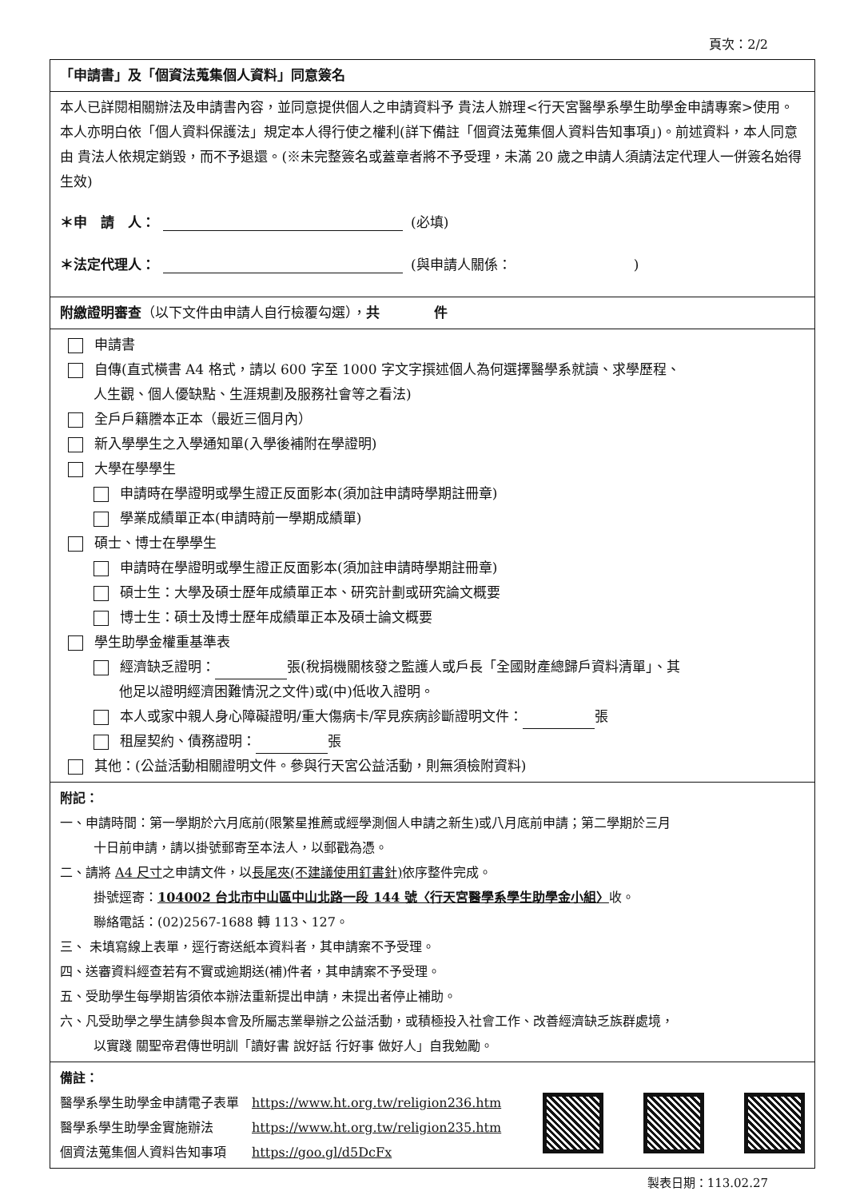頁次：2/2
「申請書」及「個資法蒐集個人資料」同意簽名
本人已詳閱相關辦法及申請書內容，並同意提供個人之申請資料予 貴法人辦理<行天宮醫學系學生助學金申請專案>使用。本人亦明白依「個人資料保護法」規定本人得行使之權利(詳下備註「個資法蒐集個人資料告知事項」)。前述資料，本人同意由 貴法人依規定銷毀，而不予退還。(※未完整簽名或蓋章者將不予受理，未滿 20 歲之申請人須請法定代理人一併簽名始得生效)
＊申　請　人： (必填)
＊法定代理人： (與申請人關係：　　　　　　　　　)
附繳證明審查（以下文件由申請人自行檢覆勾選），共　　　　件
申請書
自傳(直式橫書 A4 格式，請以 600 字至 1000 字文字撰述個人為何選擇醫學系就讀、求學歷程、
人生觀、個人優缺點、生涯規劃及服務社會等之看法)
全戶戶籍謄本正本（最近三個月內）
新入學學生之入學通知單(入學後補附在學證明)
大學在學學生
申請時在學證明或學生證正反面影本(須加註申請時學期註冊章)
學業成績單正本(申請時前一學期成績單)
碩士、博士在學學生
申請時在學證明或學生證正反面影本(須加註申請時學期註冊章)
碩士生：大學及碩士歷年成績單正本、研究計劃或研究論文概要
博士生：碩士及博士歷年成績單正本及碩士論文概要
學生助學金權重基準表
經濟缺乏證明： 張(稅捐機關核發之監護人或戶長「全國財產總歸戶資料清單」、其
他足以證明經濟困難情況之文件)或(中)低收入證明。
本人或家中親人身心障礙證明/重大傷病卡/罕見疾病診斷證明文件： 張
租屋契約、債務證明： 張
其他：(公益活動相關證明文件。參與行天宮公益活動，則無須檢附資料)
附記：
一、申請時間：第一學期於六月底前(限繁星推薦或經學測個人申請之新生)或八月底前申請；第二學期於三月
十日前申請，請以掛號郵寄至本法人，以郵戳為憑。
二、請將 A4 尺寸之申請文件，以長尾夾(不建議使用釘書針) 依序整件完成。
掛號逕寄：104002 台北市中山區中山北路一段 144 號〈行天宮醫學系學生助學金小組〉收。
聯絡電話：(02)2567-1688 轉 113、127。
三、 未填寫線上表單，逕行寄送紙本資料者，其申請案不予受理。
四、送審資料經查若有不實或逾期送(補)件者，其申請案不予受理。
五、受助學生每學期皆須依本辦法重新提出申請，未提出者停止補助。
六、凡受助學之學生請參與本會及所屬志業舉辦之公益活動，或積極投入社會工作、改善經濟缺乏族群處境，
以實踐 關聖帝君傳世明訓「讀好書 說好話 行好事 做好人」自我勉勵。
備註：
醫學系學生助學金申請電子表單　https://www.ht.org.tw/religion236.htm
醫學系學生助學金實施辦法　　　https://www.ht.org.tw/religion235.htm
個資法蒐集個人資料告知事項　　https://goo.gl/d5DcFx
製表日期：113.02.27